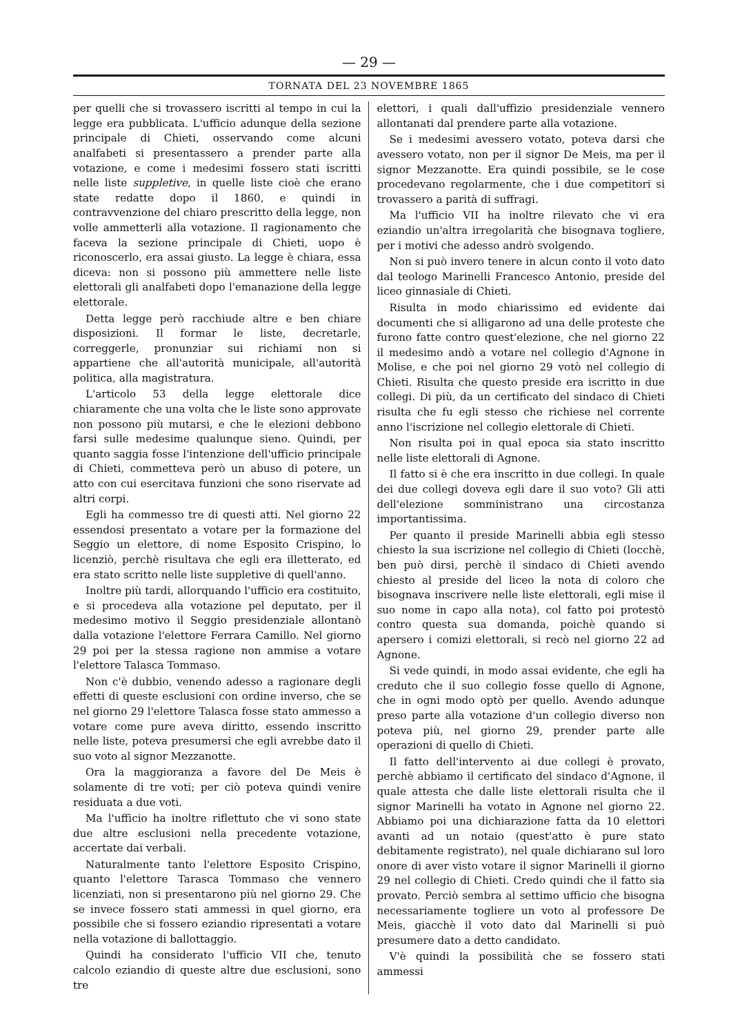— 29 —
TORNATA DEL 23 NOVEMBRE 1865
per quelli che si trovassero iscritti al tempo in cui la legge era pubblicata. L'ufficio adunque della sezione principale di Chieti, osservando come alcuni analfabeti si presentassero a prender parte alla votazione, e come i medesimi fossero stati iscritti nelle liste suppletive, in quelle liste cioè che erano state redatte dopo il 1860, e quindi in contravvenzione del chiaro prescritto della legge, non volle ammetterli alla votazione. Il ragionamento che faceva la sezione principale di Chieti, uopo è riconoscerlo, era assai giusto. La legge è chiara, essa diceva: non si possono più ammettere nelle liste elettorali gli analfabeti dopo l'emanazione della legge elettorale.
Detta legge però racchiude altre e ben chiare disposizioni. Il formar le liste, decretarle, correggerle, pronunziar sui richiami non si appartiene che all'autorità municipale, all'autorità politica, alla magistratura.
L'articolo 53 della legge elettorale dice chiaramente che una volta che le liste sono approvate non possono più mutarsi, e che le elezioni debbono farsi sulle medesime qualunque sieno. Quindi, per quanto saggia fosse l'intenzione dell'ufficio principale di Chieti, commetteva però un abuso di potere, un atto con cui esercitava funzioni che sono riservate ad altri corpi.
Egli ha commesso tre di questi atti. Nel giorno 22 essendosi presentato a votare per la formazione del Seggio un elettore, di nome Esposito Crispino, lo licenziò, perchè risultava che egli era illetterato, ed era stato scritto nelle liste suppletive di quell'anno.
Inoltre più tardi, allorquando l'ufficio era costituito, e si procedeva alla votazione pel deputato, per il medesimo motivo il Seggio presidenziale allontanò dalla votazione l'elettore Ferrara Camillo. Nel giorno 29 poi per la stessa ragione non ammise a votare l'elettore Talasca Tommaso.
Non c'è dubbio, venendo adesso a ragionare degli effetti di queste esclusioni con ordine inverso, che se nel giorno 29 l'elettore Talasca fosse stato ammesso a votare come pure aveva diritto, essendo inscritto nelle liste, poteva presumersi che egli avrebbe dato il suo voto al signor Mezzanotte.
Ora la maggioranza a favore del De Meis è solamente di tre voti; per ciò poteva quindi venire residuata a due voti.
Ma l'ufficio ha inoltre riflettuto che vi sono state due altre esclusioni nella precedente votazione, accertate dai verbali.
Naturalmente tanto l'elettore Esposito Crispino, quanto l'elettore Tarasca Tommaso che vennero licenziati, non si presentarono più nel giorno 29. Che se invece fossero stati ammessi in quel giorno, era possibile che si fossero eziandio ripresentati a votare nella votazione di ballottaggio.
Quindi ha considerato l'ufficio VII che, tenuto calcolo eziandio di queste altre due esclusioni, sono tre
elettori, i quali dall'uffizio presidenziale vennero allontanati dal prendere parte alla votazione.
Se i medesimi avessero votato, poteva darsi che avessero votato, non per il signor De Meis, ma per il signor Mezzanotte. Era quindi possibile, se le cose procedevano regolarmente, che i due competitori si trovassero a parità di suffragi.
Ma l'ufficio VII ha inoltre rilevato che vi era eziandio un'altra irregolarità che bisognava togliere, per i motivi che adesso andrò svolgendo.
Non si può invero tenere in alcun conto il voto dato dal teologo Marinelli Francesco Antonio, preside del liceo ginnasiale di Chieti.
Risulta in modo chiarissimo ed evidente dai documenti che si alligarono ad una delle proteste che furono fatte contro quest'elezione, che nel giorno 22 il medesimo andò a votare nel collegio d'Agnone in Molise, e che poi nel giorno 29 votò nel collegio di Chieti. Risulta che questo preside era iscritto in due collegi. Di più, da un certificato del sindaco di Chieti risulta che fu egli stesso che richiese nel corrente anno l'iscrizione nel collegio elettorale di Chieti.
Non risulta poi in qual epoca sia stato inscritto nelle liste elettorali di Agnone.
Il fatto si è che era inscritto in due collegi. In quale dei due collegi doveva egli dare il suo voto? Gli atti dell'elezione somministrano una circostanza importantissima.
Per quanto il preside Marinelli abbia egli stesso chiesto la sua iscrizione nel collegio di Chieti (locchè, ben può dirsi, perchè il sindaco di Chieti avendo chiesto al preside del liceo la nota di coloro che bisognava inscrivere nelle liste elettorali, egli mise il suo nome in capo alla nota), col fatto poi protestò contro questa sua domanda, poichè quando si apersero i comizi elettorali, si recò nel giorno 22 ad Agnone.
Si vede quindi, in modo assai evidente, che egli ha creduto che il suo collegio fosse quello di Agnone, che in ogni modo optò per quello. Avendo adunque preso parte alla votazione d'un collegio diverso non poteva più, nel giorno 29, prender parte alle operazioni di quello di Chieti.
Il fatto dell'intervento ai due collegi è provato, perchè abbiamo il certificato del sindaco d'Agnone, il quale attesta che dalle liste elettorali risulta che il signor Marinelli ha votato in Agnone nel giorno 22. Abbiamo poi una dichiarazione fatta da 10 elettori avanti ad un notaio (quest'atto è pure stato debitamente registrato), nel quale dichiarano sul loro onore di aver visto votare il signor Marinelli il giorno 29 nel collegio di Chieti. Credo quindi che il fatto sia provato. Perciò sembra al settimo ufficio che bisogna necessariamente togliere un voto al professore De Meis, giacchè il voto dato dal Marinelli si può presumere dato a detto candidato.
V'è quindi la possibilità che se fossero stati ammessi